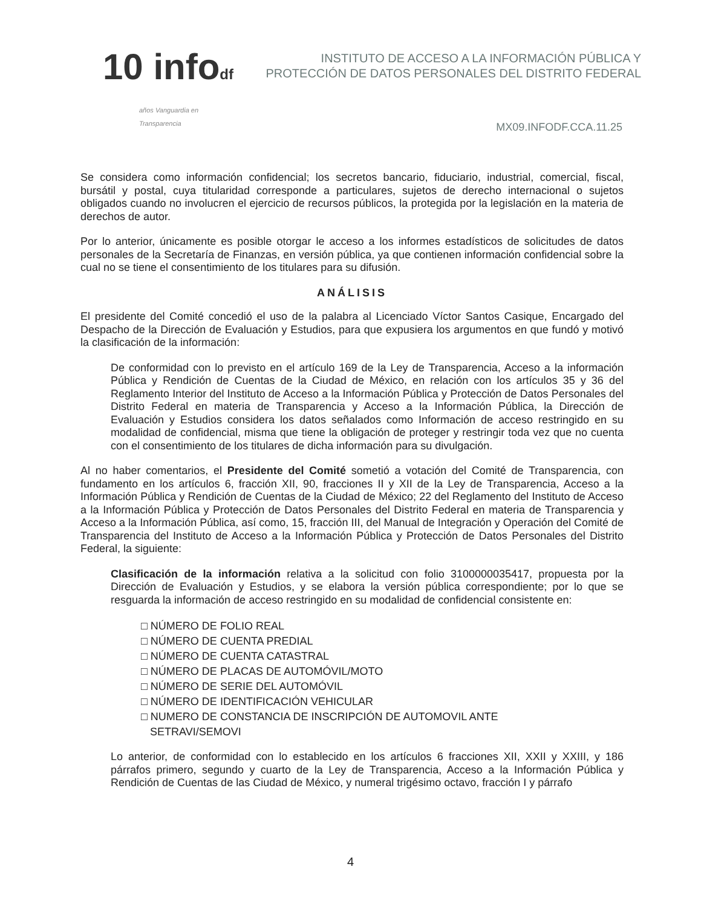10 infodf
años Vanguardia en Transparencia
INSTITUTO DE ACCESO A LA INFORMACIÓN PÚBLICA Y PROTECCIÓN DE DATOS PERSONALES DEL DISTRITO FEDERAL
MX09.INFODF.CCA.11.25
Se considera como información confidencial; los secretos bancario, fiduciario, industrial, comercial, fiscal, bursátil y postal, cuya titularidad corresponde a particulares, sujetos de derecho internacional o sujetos obligados cuando no involucren el ejercicio de recursos públicos, la protegida por la legislación en la materia de derechos de autor.
Por lo anterior, únicamente es posible otorgar le acceso a los informes estadísticos de solicitudes de datos personales de la Secretaría de Finanzas, en versión pública, ya que contienen información confidencial sobre la cual no se tiene el consentimiento de los titulares para su difusión.
ANÁLISIS
El presidente del Comité concedió el uso de la palabra al Licenciado Víctor Santos Casique, Encargado del Despacho de la Dirección de Evaluación y Estudios, para que expusiera los argumentos en que fundó y motivó la clasificación de la información:
De conformidad con lo previsto en el artículo 169 de la Ley de Transparencia, Acceso a la información Pública y Rendición de Cuentas de la Ciudad de México, en relación con los artículos 35 y 36 del Reglamento Interior del Instituto de Acceso a la Información Pública y Protección de Datos Personales del Distrito Federal en materia de Transparencia y Acceso a la Información Pública, la Dirección de Evaluación y Estudios considera los datos señalados como Información de acceso restringido en su modalidad de confidencial, misma que tiene la obligación de proteger y restringir toda vez que no cuenta con el consentimiento de los titulares de dicha información para su divulgación.
Al no haber comentarios, el Presidente del Comité sometió a votación del Comité de Transparencia, con fundamento en los artículos 6, fracción XII, 90, fracciones II y XII de la Ley de Transparencia, Acceso a la Información Pública y Rendición de Cuentas de la Ciudad de México; 22 del Reglamento del Instituto de Acceso a la Información Pública y Protección de Datos Personales del Distrito Federal en materia de Transparencia y Acceso a la Información Pública, así como, 15, fracción III, del Manual de Integración y Operación del Comité de Transparencia del Instituto de Acceso a la Información Pública y Protección de Datos Personales del Distrito Federal, la siguiente:
Clasificación de la información relativa a la solicitud con folio 3100000035417, propuesta por la Dirección de Evaluación y Estudios, y se elabora la versión pública correspondiente; por lo que se resguarda la información de acceso restringido en su modalidad de confidencial consistente en:
□ NÚMERO DE FOLIO REAL
□ NÚMERO DE CUENTA PREDIAL
□ NÚMERO DE CUENTA CATASTRAL
□ NÚMERO DE PLACAS DE AUTOMÓVIL/MOTO
□ NÚMERO DE SERIE DEL AUTOMÓVIL
□ NÚMERO DE IDENTIFICACIÓN VEHICULAR
□ NUMERO DE CONSTANCIA DE INSCRIPCIÓN DE AUTOMOVIL ANTE
SETRAVI/SEMOVI
Lo anterior, de conformidad con lo establecido en los artículos 6 fracciones XII, XXII y XXIII, y 186 párrafos primero, segundo y cuarto de la Ley de Transparencia, Acceso a la Información Pública y Rendición de Cuentas de las Ciudad de México, y numeral trigésimo octavo, fracción I y párrafo
4